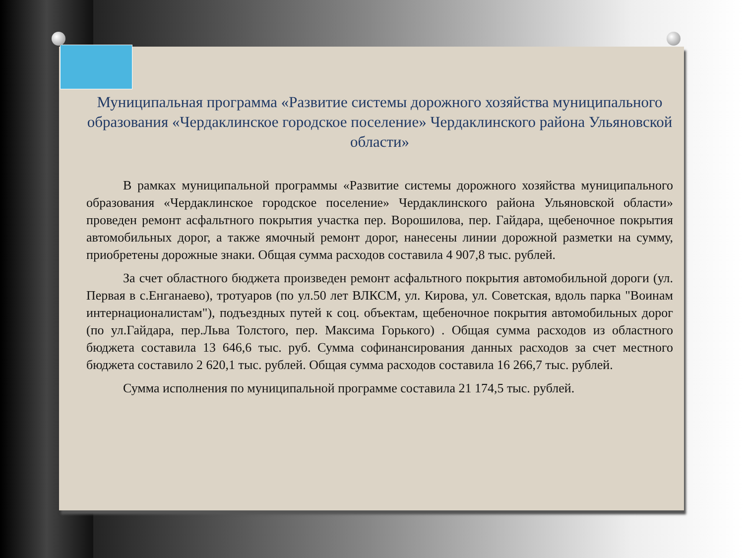Муниципальная программа «Развитие системы дорожного хозяйства муниципального образования «Чердаклинское городское поселение» Чердаклинского района Ульяновской области»
В рамках муниципальной программы «Развитие системы дорожного хозяйства муниципального образования «Чердаклинское городское поселение» Чердаклинского района Ульяновской области» проведен ремонт асфальтного покрытия участка пер. Ворошилова, пер. Гайдара, щебеночное покрытия автомобильных дорог, а также ямочный ремонт дорог, нанесены линии дорожной разметки на сумму, приобретены дорожные знаки. Общая сумма расходов составила 4 907,8 тыс. рублей.
За счет областного бюджета произведен ремонт асфальтного покрытия автомобильной дороги (ул. Первая в с.Енганаево), тротуаров (по ул.50 лет ВЛКСМ, ул. Кирова, ул. Советская, вдоль парка "Воинам интернационалистам"), подъездных путей к соц. объектам, щебеночное покрытия автомобильных дорог (по ул.Гайдара, пер.Льва Толстого, пер. Максима Горького) . Общая сумма расходов из областного бюджета составила 13 646,6 тыс. руб. Сумма софинансирования данных расходов за счет местного бюджета составило 2 620,1 тыс. рублей. Общая сумма расходов составила 16 266,7 тыс. рублей.
Сумма исполнения по муниципальной программе составила 21 174,5 тыс. рублей.